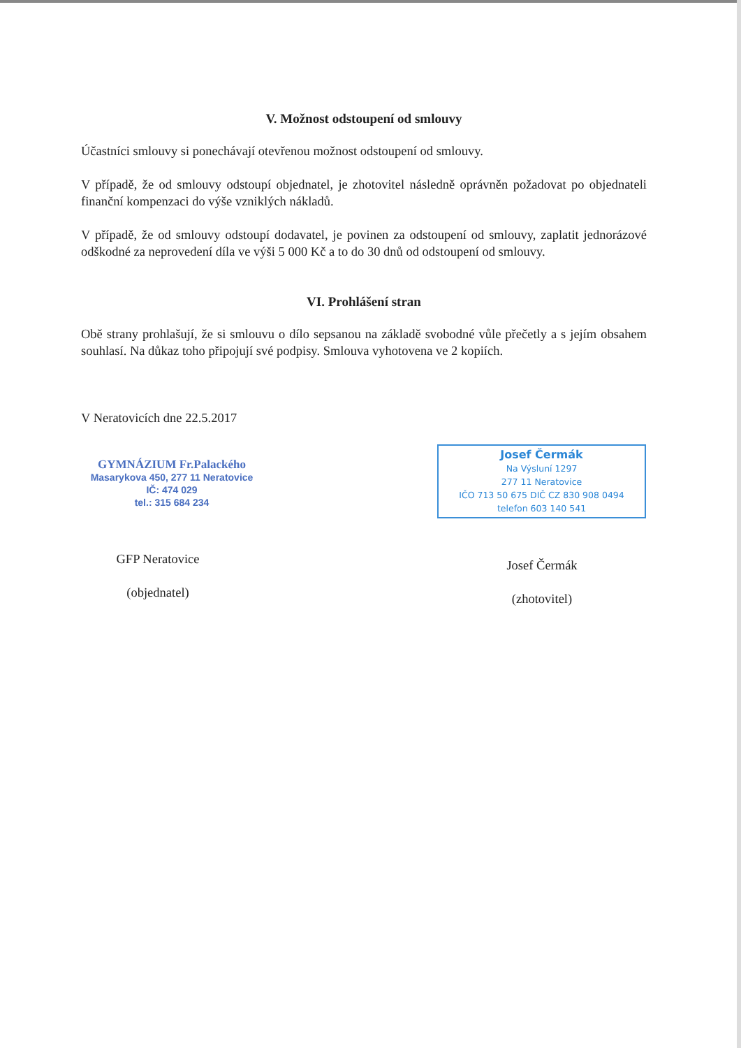V. Možnost odstoupení od smlouvy
Účastníci smlouvy si ponechávají otevřenou možnost odstoupení od smlouvy.
V případě, že od smlouvy odstoupí objednatel, je zhotovitel následně oprávněn požadovat po objednateli finanční kompenzaci do výše vzniklých nákladů.
V případě, že od smlouvy odstoupí dodavatel, je povinen za odstoupení od smlouvy, zaplatit jednorázové odškodné za neprovedení díla ve výši 5 000 Kč a to do 30 dnů od odstoupení od smlouvy.
VI. Prohlášení stran
Obě strany prohlašují, že si smlouvu o dílo sepsanou na základě svobodné vůle přečetly a s jejím obsahem souhlasí. Na důkaz toho připojují své podpisy. Smlouva vyhotovena ve 2 kopiích.
V Neratovicích dne 22.5.2017
GYMNÁZIUM Fr.Palackého
Masarykova 450, 277 11 Neratovice
IČ: 474 029
tel.: 315 684 234
GFP Neratovice
(objednatel)
Josef Čermák
Na Výsluní 1297
277 11 Neratovice
IČO 713 50 675 DIČ CZ 830 908 0494
telefon 603 140 541
Josef Čermák
(zhotovitel)